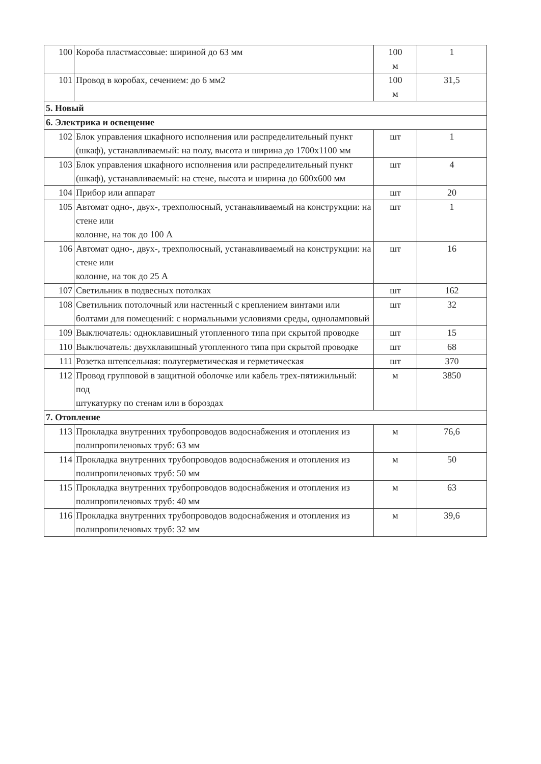| 100 | Короба пластмассовые: шириной до 63 мм | 100 м | 1 |
| 101 | Провод в коробах, сечением: до 6 мм2 | 100 м | 31,5 |
| 5. Новый | | | |
| 6. Электрика и освещение | | | |
| 102 | Блок управления шкафного исполнения или распределительный пункт (шкаф), устанавливаемый: на полу, высота и ширина до 1700x1100 мм | шт | 1 |
| 103 | Блок управления шкафного исполнения или распределительный пункт (шкаф), устанавливаемый: на стене, высота и ширина до 600x600 мм | шт | 4 |
| 104 | Прибор или аппарат | шт | 20 |
| 105 | Автомат одно-, двух-, трехполюсный, устанавливаемый на конструкции: на стене или колонне, на ток до 100 А | шт | 1 |
| 106 | Автомат одно-, двух-, трехполюсный, устанавливаемый на конструкции: на стене или колонне, на ток до 25 А | шт | 16 |
| 107 | Светильник в подвесных потолках | шт | 162 |
| 108 | Светильник потолочный или настенный с креплением винтами или болтами для помещений: с нормальными условиями среды, одноламповый | шт | 32 |
| 109 | Выключатель: одноклавишный утопленного типа при скрытой проводке | шт | 15 |
| 110 | Выключатель: двухклавишный утопленного типа при скрытой проводке | шт | 68 |
| 111 | Розетка штепсельная: полугерметическая и герметическая | шт | 370 |
| 112 | Провод групповой в защитной оболочке или кабель трех-пятижильный: под штукатурку по стенам или в бороздах | м | 3850 |
| 7. Отопление | | | |
| 113 | Прокладка внутренних трубопроводов водоснабжения и отопления из полипропиленовых труб: 63 мм | м | 76,6 |
| 114 | Прокладка внутренних трубопроводов водоснабжения и отопления из полипропиленовых труб: 50 мм | м | 50 |
| 115 | Прокладка внутренних трубопроводов водоснабжения и отопления из полипропиленовых труб: 40 мм | м | 63 |
| 116 | Прокладка внутренних трубопроводов водоснабжения и отопления из полипропиленовых труб: 32 мм | м | 39,6 |